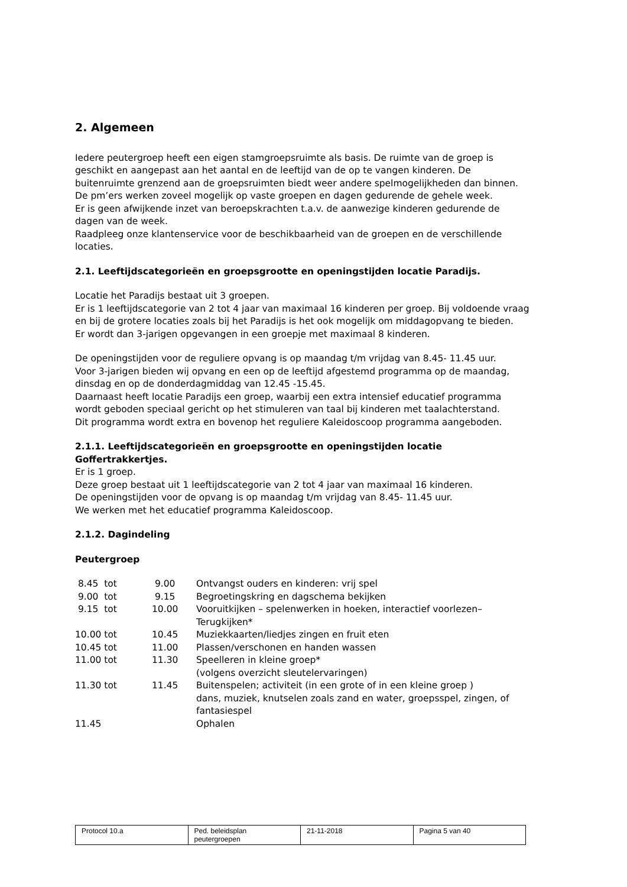2. Algemeen
Iedere peutergroep heeft een eigen stamgroepsruimte als basis. De ruimte van de groep is geschikt en aangepast aan het aantal en de leeftijd van de op te vangen kinderen. De buitenruimte grenzend aan de groepsruimten biedt weer andere spelmogelijkheden dan binnen.
De pm’ers werken zoveel mogelijk op vaste groepen en dagen gedurende de gehele week.
Er is geen afwijkende inzet van beroepskrachten t.a.v. de aanwezige kinderen gedurende de dagen van de week.
Raadpleeg onze klantenservice voor de beschikbaarheid van de groepen en de verschillende locaties.
2.1. Leeftijdscategorieën en groepsgrootte en openingstijden locatie Paradijs.
Locatie het Paradijs bestaat uit 3 groepen.
Er is 1 leeftijdscategorie van 2 tot 4 jaar van maximaal 16 kinderen per groep. Bij voldoende vraag en bij de grotere locaties zoals bij het Paradijs is het ook mogelijk om middagopvang te bieden.
Er wordt dan 3-jarigen opgevangen in een groepje met maximaal 8 kinderen.
De openingstijden voor de reguliere opvang is op maandag t/m vrijdag van 8.45- 11.45 uur.
Voor 3-jarigen bieden wij opvang en een op de leeftijd afgestemd programma op de maandag, dinsdag en op de donderdagmiddag van 12.45 -15.45.
Daarnaast heeft locatie Paradijs een groep, waarbij een extra intensief educatief programma wordt geboden speciaal gericht op het stimuleren van taal bij kinderen met taalachterstand.
Dit programma wordt extra en bovenop het reguliere Kaleidoscoop programma aangeboden.
2.1.1. Leeftijdscategorieën en groepsgrootte en openingstijden locatie Goffertrakkertjes.
Er is 1 groep.
Deze groep bestaat uit 1 leeftijdscategorie van 2 tot 4 jaar van maximaal 16 kinderen.
De openingstijden voor de opvang is op maandag t/m vrijdag van 8.45- 11.45 uur.
We werken met het educatief programma Kaleidoscoop.
2.1.2. Dagindeling
Peutergroep
| 8.45 tot | 9.00 | Ontvangst ouders en kinderen: vrij spel |
| 9.00 tot | 9.15 | Begroetingskring en dagschema bekijken |
| 9.15 tot | 10.00 | Vooruitkijken – spelenwerken in hoeken, interactief voorlezen– Terugkijken* |
| 10.00 tot | 10.45 | Muziekkaarten/liedjes zingen en fruit eten |
| 10.45 tot | 11.00 | Plassen/verschonen en handen wassen |
| 11.00 tot | 11.30 | Speelleren in kleine groep* (volgens overzicht sleutelervaringen) |
| 11.30 tot | 11.45 | Buitenspelen; activiteit (in een grote of in een kleine groep ) dans, muziek, knutselen zoals zand en water, groepsspel, zingen, of fantasiespel |
| 11.45 | | Ophalen |
| Protocol 10.a | Ped. beleidsplan peutergroepen | 21-11-2018 | Pagina 5 van 40 |